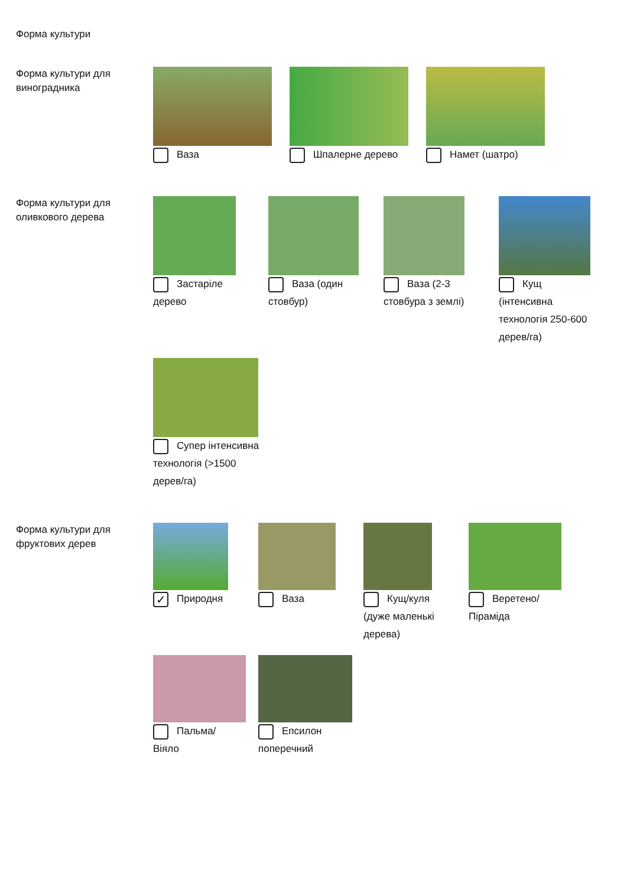Форма культури
Форма культури для виноградника
Ваза
Шпалерне дерево
Намет (шатро)
Форма культури для оливкового дерева
Застаріле дерево
Ваза (один стовбур)
Ваза (2-3 стовбура з землі)
Кущ (інтенсивна технологія 250-600 дерев/га)
Супер інтенсивна технологія (>1500 дерев/га)
Форма культури для фруктових дерев
✓ Природня
Ваза
Кущ/куля (дуже маленькі дерева)
Веретено/Піраміда
Пальма/Віяло
Епсилон поперечний